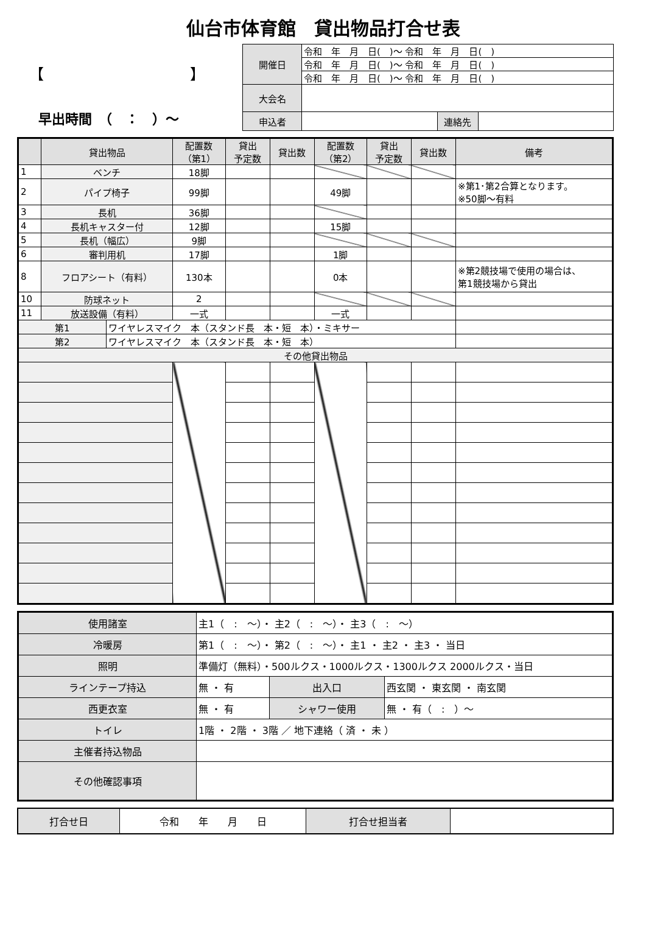仙台市体育館　貸出物品打合せ表
【　　　　　　　　　　】
早出時間　（　：　）～
| 開催日 | 令和 年 月 日( )～ 令和 年 月 日( ) | | |
| | 令和 年 月 日( )～ 令和 年 月 日( ) | | |
| | 令和 年 月 日( )～ 令和 年 月 日( ) | | |
| 大会名 | | | |
| 申込者 | | 連絡先 | |
| | 貸出物品 | | 配置数 （第1） | 貸出 予定数 | 貸出数 | 配置数 （第2） | 貸出 予定数 | 貸出数 | 備考 |
| --- | --- | --- | --- | --- | --- | --- | --- | --- | --- |
| 1 | ベンチ | | 18脚 | | | | | | |
| 2 | パイプ椅子 | | 99脚 | | | 49脚 | | | ※第1･第2合算となります。 ※50脚～有料 |
| 3 | 長机 | | 36脚 | | | | | | |
| 4 | 長机キャスター付 | | 12脚 | | | 15脚 | | | |
| 5 | 長机（幅広） | | 9脚 | | | | | | |
| 6 | 審判用机 | | 17脚 | | | 1脚 | | | |
| 8 | フロアシート（有料） | | 130本 | | | 0本 | | | ※第2競技場で使用の場合は、 第1競技場から貸出 |
| 10 | 防球ネット | | 2 | | | | | | |
| 11 | 放送設備（有料） | | 一式 | | | 一式 | | | |
| 第1 | | ワイヤレスマイク 本（スタンド長 本・短 本）・ミキサー | | | | | | | |
| 第2 | | ワイヤレスマイク 本（スタンド長 本・短 本） | | | | | | | |
| その他貸出物品 | | | | | | | | | |
| 使用諸室 | 主1（ : ～）・ 主2（ : ～）・ 主3（ : ～） | | |
| 冷暖房 | 第1（ : ～）・ 第2（ : ～）・ 主1 ・ 主2 ・ 主3 ・ 当日 | | |
| 照明 | 準備灯（無料）・500ルクス・1000ルクス・1300ルクス 2000ルクス・当日 | | |
| ラインテープ持込 | 無 ・ 有 | 出入口 | 西玄関 ・ 東玄関 ・ 南玄関 |
| 西更衣室 | 無 ・ 有 | シャワー使用 | 無 ・ 有（ : ）～ |
| トイレ | 1階 ・ 2階 ・ 3階 ／ 地下連絡（ 済 ・ 未 ） | | |
| 主催者持込物品 | | | |
| その他確認事項 | | | |
| 打合せ日 | 令和 年 月 日 | 打合せ担当者 | |